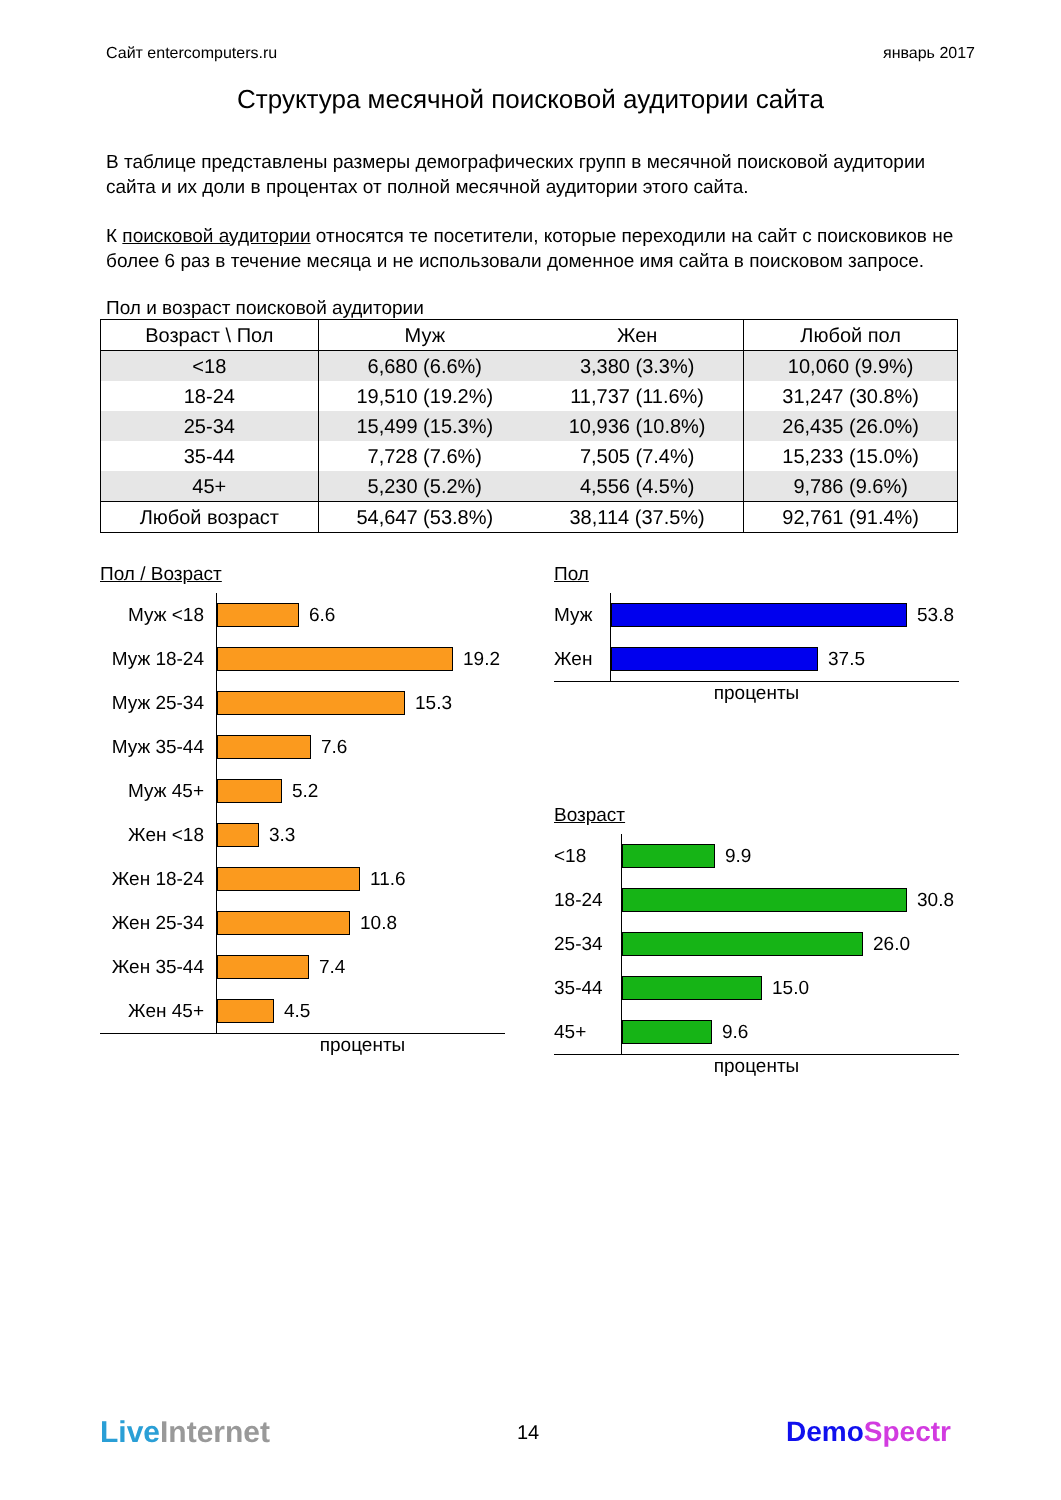Сайт entercomputers.ru январь 2017
Структура месячной поисковой аудитории сайта
В таблице представлены размеры демографических групп в месячной поисковой аудитории сайта и их доли в процентах от полной месячной аудитории этого сайта.
К поисковой аудитории относятся те посетители, которые переходили на сайт с поисковиков не более 6 раз в течение месяца и не использовали доменное имя сайта в поисковом запросе.
Пол и возраст поисковой аудитории
| Возраст \ Пол | Муж | Жен | Любой пол |
| --- | --- | --- | --- |
| <18 | 6,680 (6.6%) | 3,380 (3.3%) | 10,060 (9.9%) |
| 18-24 | 19,510 (19.2%) | 11,737 (11.6%) | 31,247 (30.8%) |
| 25-34 | 15,499 (15.3%) | 10,936 (10.8%) | 26,435 (26.0%) |
| 35-44 | 7,728 (7.6%) | 7,505 (7.4%) | 15,233 (15.0%) |
| 45+ | 5,230 (5.2%) | 4,556 (4.5%) | 9,786 (9.6%) |
| Любой возраст | 54,647 (53.8%) | 38,114 (37.5%) | 92,761 (91.4%) |
Пол / Возраст
Муж <18
Муж 18-24
Муж 25-34
Муж 35-44
Муж 45+
Жен <18
Жен 18-24
Жен 25-34
Жен 35-44
Жен 45+
6.6
19.2
15.3
7.6
5.2
3.3
11.6
10.8
7.4
4.5
проценты
Пол
Муж
Жен
53.8
37.5
проценты
Возраст
<18
18-24
25-34
35-44
45+
9.9
30.8
26.0
15.0
9.6
проценты
Live Internet 14 DemoSpectr